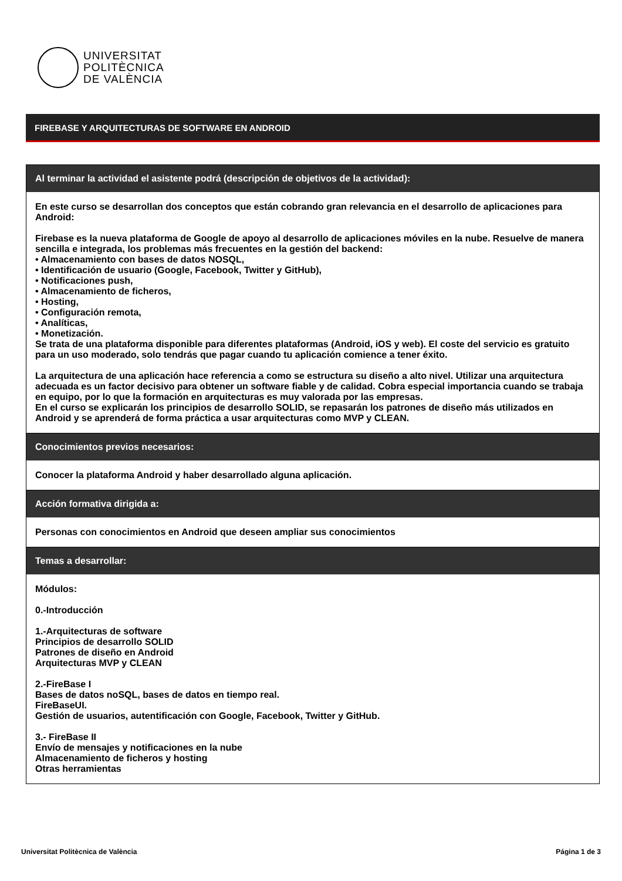UNIVERSITAT
POLITÈCNICA
DE VALÈNCIA
FIREBASE Y ARQUITECTURAS DE SOFTWARE EN ANDROID
Al terminar la actividad el asistente podrá (descripción de objetivos de la actividad):
En este curso se desarrollan dos conceptos que están cobrando gran relevancia en el desarrollo de aplicaciones para Android:
Firebase es la nueva plataforma de Google de apoyo al desarrollo de aplicaciones móviles en la nube. Resuelve de manera sencilla e integrada, los problemas más frecuentes en la gestión del backend:
• Almacenamiento con bases de datos NOSQL,
• Identificación de usuario (Google, Facebook, Twitter y GitHub),
• Notificaciones push,
• Almacenamiento de ficheros,
• Hosting,
• Configuración remota,
• Analíticas,
• Monetización.
Se trata de una plataforma disponible para diferentes plataformas (Android, iOS y web). El coste del servicio es gratuito para un uso moderado, solo tendrás que pagar cuando tu aplicación comience a tener éxito.
La arquitectura de una aplicación hace referencia a como se estructura su diseño a alto nivel. Utilizar una arquitectura adecuada es un factor decisivo para obtener un software fiable y de calidad. Cobra especial importancia cuando se trabaja en equipo, por lo que la formación en arquitecturas es muy valorada por las empresas.
En el curso se explicarán los principios de desarrollo SOLID, se repasarán los patrones de diseño más utilizados en Android y se aprenderá de forma práctica a usar arquitecturas como MVP y CLEAN.
Conocimientos previos necesarios:
Conocer la plataforma Android y haber desarrollado alguna aplicación.
Acción formativa dirigida a:
Personas con conocimientos en Android que deseen ampliar sus conocimientos
Temas a desarrollar:
Módulos:
0.-Introducción
1.-Arquitecturas de software
Principios de desarrollo SOLID
Patrones de diseño en Android
Arquitecturas MVP y CLEAN
2.-FireBase I
Bases de datos noSQL, bases de datos en tiempo real.
FireBaseUI.
Gestión de usuarios, autentificación con Google, Facebook, Twitter y GitHub.
3.- FireBase II
Envío de mensajes y notificaciones en la nube
Almacenamiento de ficheros y hosting
Otras herramientas
Universitat Politècnica de València Página 1 de 3